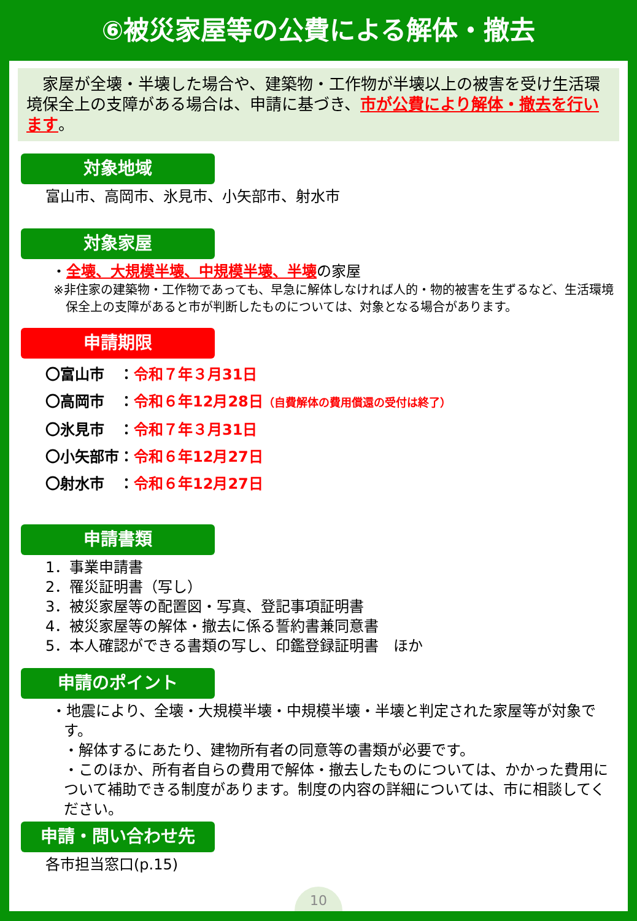⑥被災家屋等の公費による解体・撤去
　家屋が全壊・半壊した場合や、建築物・工作物が半壊以上の被害を受け生活環境保全上の支障がある場合は、申請に基づき、市が公費により解体・撤去を行います。
対象地域
富山市、高岡市、氷見市、小矢部市、射水市
対象家屋
・全壊、大規模半壊、中規模半壊、半壊の家屋
※非住家の建築物・工作物であっても、早急に解体しなければ人的・物的被害を生ずるなど、生活環境保全上の支障があると市が判断したものについては、対象となる場合があります。
申請期限
〇富山市　：令和７年３月31日
〇高岡市　：令和６年12月28日（自費解体の費用償還の受付は終了）
〇氷見市　：令和７年３月31日
〇小矢部市：令和６年12月27日
〇射水市　：令和６年12月27日
申請書類
1．事業申請書
2．罹災証明書（写し）
3．被災家屋等の配置図・写真、登記事項証明書
4．被災家屋等の解体・撤去に係る誓約書兼同意書
5．本人確認ができる書類の写し、印鑑登録証明書　ほか
申請のポイント
・地震により、全壊・大規模半壊・中規模半壊・半壊と判定された家屋等が対象です。
・解体するにあたり、建物所有者の同意等の書類が必要です。
・このほか、所有者自らの費用で解体・撤去したものについては、かかった費用について補助できる制度があります。制度の内容の詳細については、市に相談してください。
申請・問い合わせ先
各市担当窓口(p.15)
10